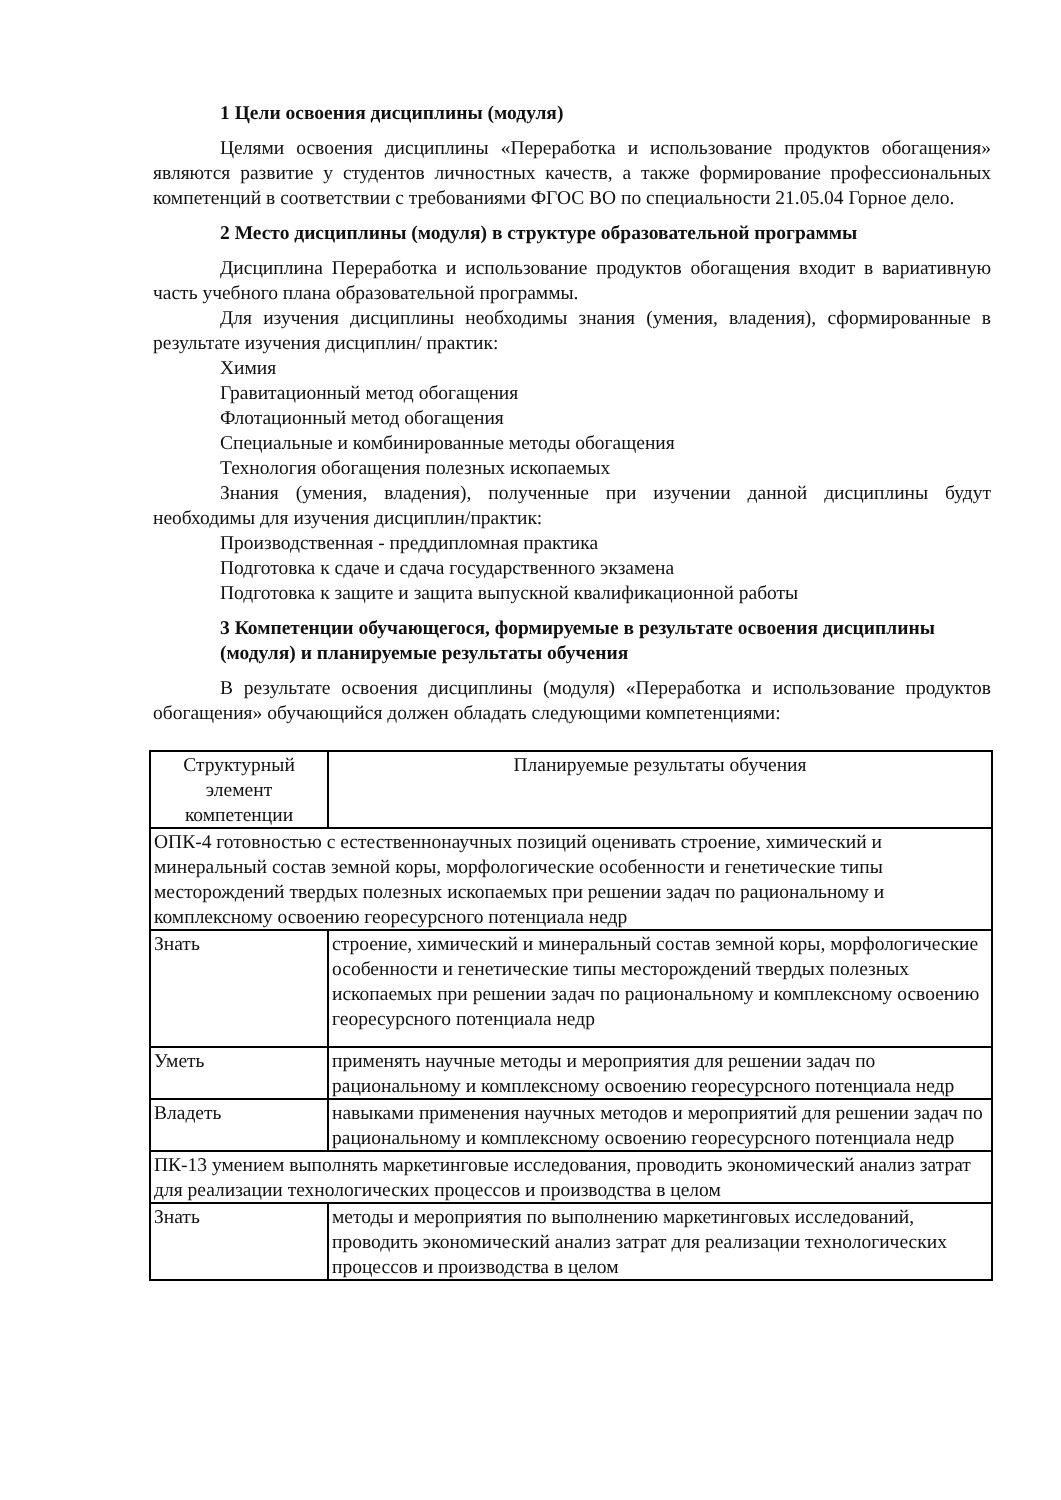1 Цели освоения дисциплины (модуля)
Целями освоения дисциплины «Переработка и использование продуктов обогащения» являются развитие у студентов личностных качеств, а также формирование профессиональных компетенций в соответствии с требованиями ФГОС ВО по специальности 21.05.04 Горное дело.
2 Место дисциплины (модуля) в структуре образовательной программы
Дисциплина Переработка и использование продуктов обогащения входит в вариативную часть учебного плана образовательной программы.
Для изучения дисциплины необходимы знания (умения, владения), сформированные в результате изучения дисциплин/ практик:
Химия
Гравитационный метод обогащения
Флотационный метод обогащения
Специальные и комбинированные методы обогащения
Технология обогащения полезных ископаемых
Знания (умения, владения), полученные при изучении данной дисциплины будут необходимы для изучения дисциплин/практик:
Производственная - преддипломная практика
Подготовка к сдаче и сдача государственного экзамена
Подготовка к защите и защита выпускной квалификационной работы
3 Компетенции обучающегося, формируемые в результате освоения дисциплины (модуля) и планируемые результаты обучения
В результате освоения дисциплины (модуля) «Переработка и использование продуктов обогащения» обучающийся должен обладать следующими компетенциями:
| Структурный элемент компетенции | Планируемые результаты обучения |
| --- | --- |
| ОПК-4 готовностью с естественнонаучных позиций оценивать строение, химический и минеральный состав земной коры, морфологические особенности и генетические типы месторождений твердых полезных ископаемых при решении задач по рациональному и комплексному освоению георесурсного потенциала недр | |
| Знать | строение, химический и минеральный состав земной коры, морфологические особенности и генетические типы месторождений твердых полезных ископаемых при решении задач по рациональному и комплексному освоению георесурсного потенциала недр |
| Уметь | применять научные методы и мероприятия для решении задач по рациональному и комплексному освоению георесурсного потенциала недр |
| Владеть | навыками применения научных методов и мероприятий для решении задач по рациональному и комплексному освоению георесурсного потенциала недр |
| ПК-13 умением выполнять маркетинговые исследования, проводить экономический анализ затрат для реализации технологических процессов и производства в целом | |
| Знать | методы и мероприятия по выполнению маркетинговых исследований, проводить экономический анализ затрат для реализации технологических процессов и производства в целом |